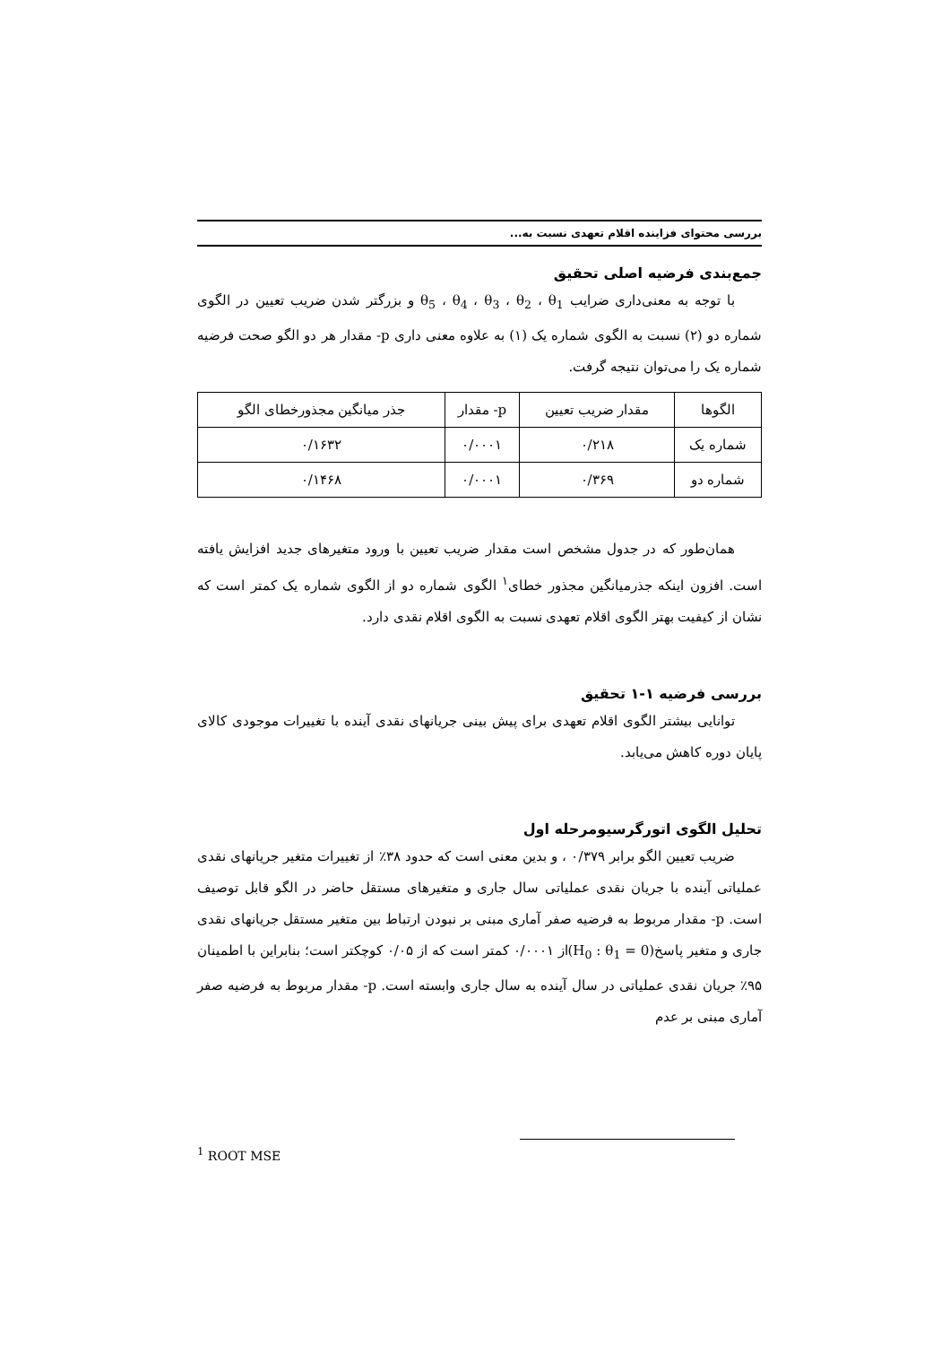بررسی محتوای فزاینده اقلام تعهدی نسبت به...
جمع‌بندی فرضیه اصلی تحقیق
با توجه به معنی‌داری ضرایب θ<sub>5</sub> ، θ<sub>4</sub> ، θ<sub>3</sub> ، θ<sub>2</sub> ، θ<sub>1</sub> و بزرگتر شدن ضریب تعیین در الگوی شماره دو (۲) نسبت به الگوی شماره یک (۱) به علاوه معنی داری p- مقدار هر دو الگو صحت فرضیه شماره یک را می‌توان نتیجه گرفت.
| الگوها | مقدار ضریب تعیین | p- مقدار | جذر میانگین مجذورخطای الگو |
| --- | --- | --- | --- |
| شماره یک | ۰/۲۱۸ | ۰/۰۰۰۱ | ۰/۱۶۳۲ |
| شماره دو | ۰/۳۶۹ | ۰/۰۰۰۱ | ۰/۱۴۶۸ |
همان‌طور که در جدول مشخص است مقدار ضریب تعیین با ورود متغیرهای جدید افزایش یافته است. افزون اینکه جذرمیانگین مجذور خطای<sup>۱</sup> الگوی شماره دو از الگوی شماره یک کمتر است که نشان از کیفیت بهتر الگوی اقلام تعهدی نسبت به الگوی اقلام نقدی دارد.
بررسی فرضیه ۱-۱ تحقیق
توانایی بیشتر الگوی اقلام تعهدی برای پیش بینی جریانهای نقدی آینده با تغییرات موجودی کالای پایان دوره کاهش می‌یابد.
تحلیل الگوی اتورگرسیومرحله اول
ضریب تعیین الگو برابر ۰/۳۷۹ ، و بدین معنی است که حدود ۳۸٪ از تغییرات متغیر جریانهای نقدی عملیاتی آینده با جریان نقدی عملیاتی سال جاری و متغیرهای مستقل حاضر در الگو قابل توصیف است. p- مقدار مربوط به فرضیه صفر آماری مبنی بر نبودن ارتباط بین متغیر مستقل جریانهای نقدی جاری و متغیر پاسخ(H<sub>0</sub> : θ<sub>1</sub> = 0)از ۰/۰۰۰۱ کمتر است که از ۰/۰۵ کوچکتر است؛ بنابراین با اطمینان ۹۵٪ جریان نقدی عملیاتی در سال آینده به سال جاری وابسته است. p- مقدار مربوط به فرضیه صفر آماری مبنی بر عدم
<sup>1</sup> ROOT MSE